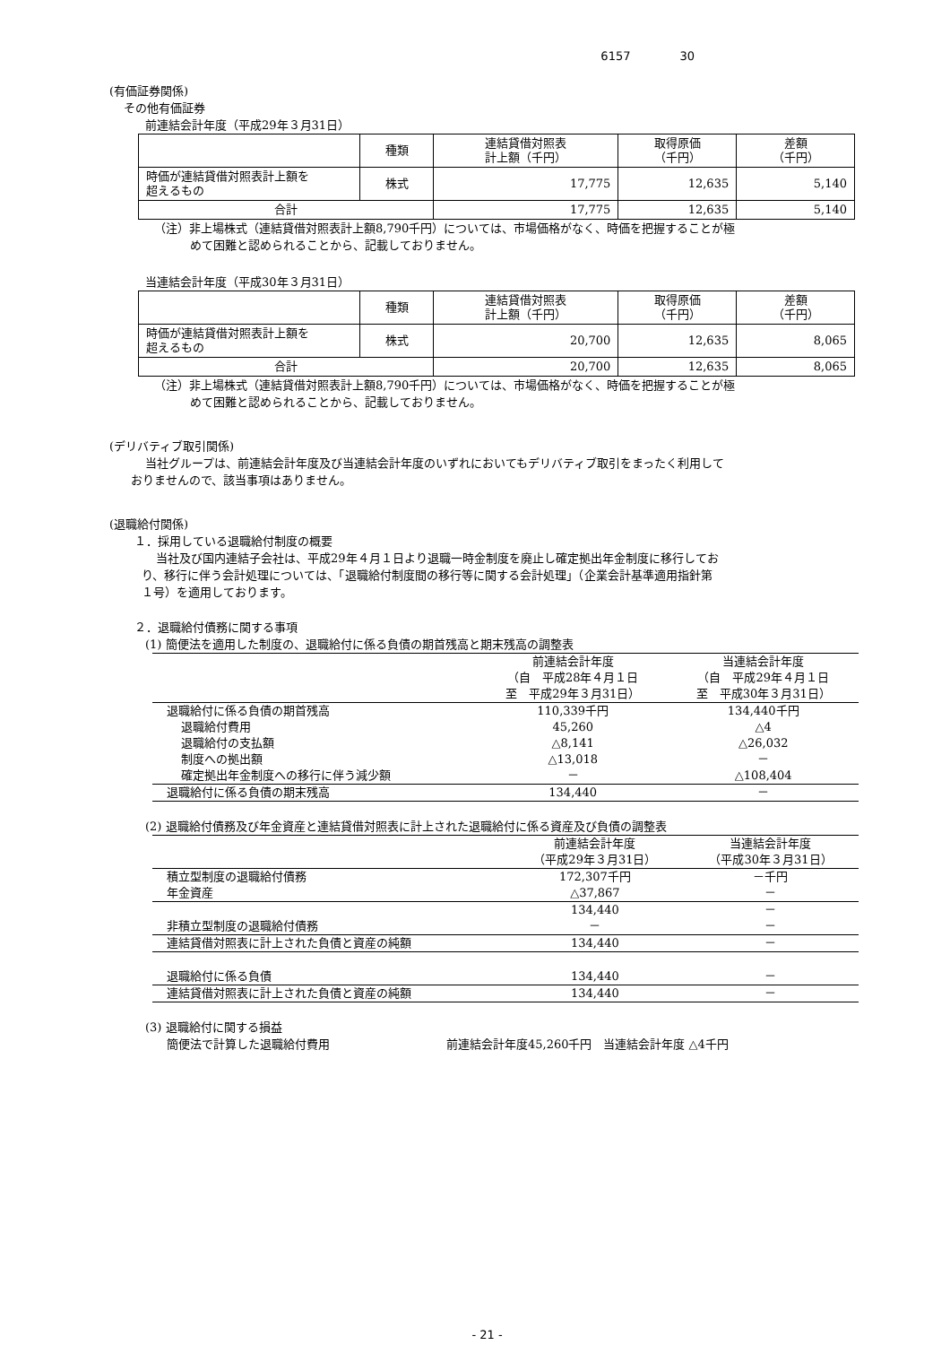6157 30
(有価証券関係)
その他有価証券
前連結会計年度（平成29年３月31日）
| | 種類 | 連結貸借対照表 計上額（千円） | 取得原価 （千円） | 差額 （千円） |
| 時価が連結貸借対照表計上額を 超えるもの | 株式 | 17,775 | 12,635 | 5,140 |
| 合計 | | 17,775 | 12,635 | 5,140 |
（注）非上場株式（連結貸借対照表計上額8,790千円）については、市場価格がなく、時価を把握することが極
めて困難と認められることから、記載しておりません。
当連結会計年度（平成30年３月31日）
| | 種類 | 連結貸借対照表 計上額（千円） | 取得原価 （千円） | 差額 （千円） |
| 時価が連結貸借対照表計上額を 超えるもの | 株式 | 20,700 | 12,635 | 8,065 |
| 合計 | | 20,700 | 12,635 | 8,065 |
（注）非上場株式（連結貸借対照表計上額8,790千円）については、市場価格がなく、時価を把握することが極
めて困難と認められることから、記載しておりません。
(デリバティブ取引関係)
当社グループは、前連結会計年度及び当連結会計年度のいずれにおいてもデリバティブ取引をまったく利用して
おりませんので、該当事項はありません。
(退職給付関係)
１．採用している退職給付制度の概要
当社及び国内連結子会社は、平成29年４月１日より退職一時金制度を廃止し確定拠出年金制度に移行してお
り、移行に伴う会計処理については、「退職給付制度間の移行等に関する会計処理」（企業会計基準適用指針第
１号）を適用しております。
２．退職給付債務に関する事項
(1) 簡便法を適用した制度の、退職給付に係る負債の期首残高と期末残高の調整表
| | 前連結会計年度 （自 平成28年４月１日 至 平成29年３月31日） | 当連結会計年度 （自 平成29年４月１日 至 平成30年３月31日） |
| 退職給付に係る負債の期首残高 | 110,339千円 | 134,440千円 |
| 退職給付費用 | 45,260 | △4 |
| 退職給付の支払額 | △8,141 | △26,032 |
| 制度への拠出額 | △13,018 | － |
| 確定拠出年金制度への移行に伴う減少額 | － | △108,404 |
| 退職給付に係る負債の期末残高 | 134,440 | － |
(2) 退職給付債務及び年金資産と連結貸借対照表に計上された退職給付に係る資産及び負債の調整表
| | 前連結会計年度 （平成29年３月31日） | 当連結会計年度 （平成30年３月31日） |
| 積立型制度の退職給付債務 | 172,307千円 | －千円 |
| 年金資産 | △37,867 | － |
| | 134,440 | － |
| 非積立型制度の退職給付債務 | － | － |
| 連結貸借対照表に計上された負債と資産の純額 | 134,440 | － |
| 退職給付に係る負債 | 134,440 | － |
| 連結貸借対照表に計上された負債と資産の純額 | 134,440 | － |
(3) 退職給付に関する損益
簡便法で計算した退職給付費用 前連結会計年度45,260千円　当連結会計年度 △4千円
- 21 -